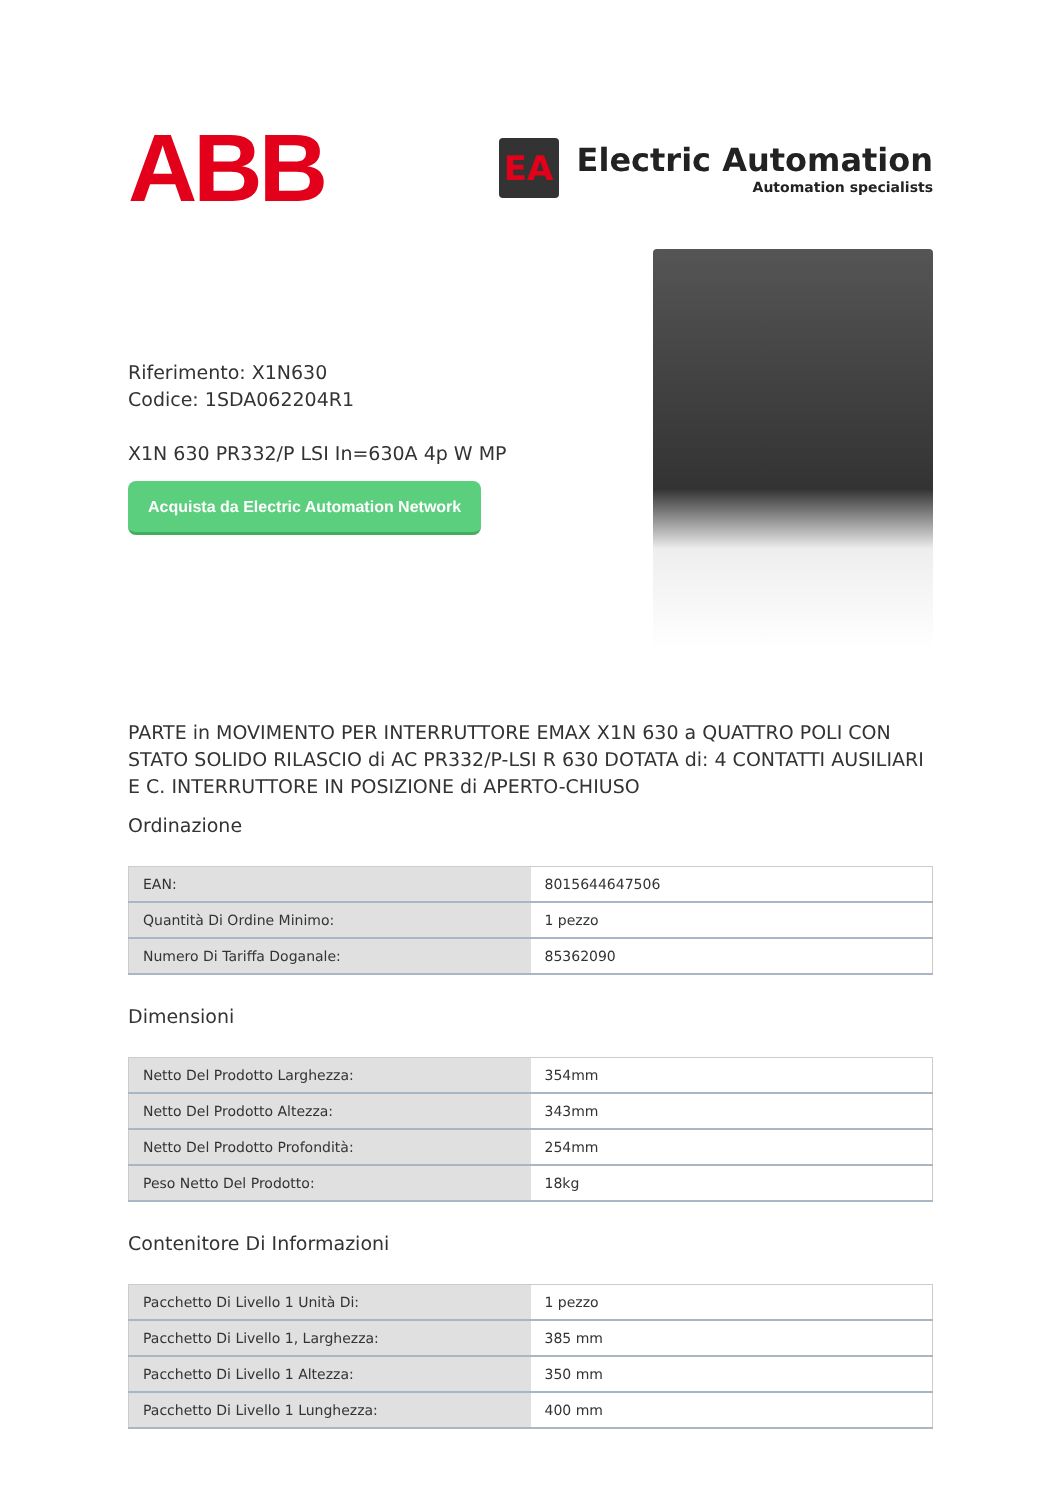ABB
EA
Electric Automation
Automation specialists
Riferimento: X1N630
Codice: 1SDA062204R1
X1N 630 PR332/P LSI In=630A 4p W MP
Acquista da Electric Automation Network
PARTE in MOVIMENTO PER INTERRUTTORE EMAX X1N 630 a QUATTRO POLI CON STATO SOLIDO RILASCIO di AC PR332/P-LSI R 630 DOTATA di: 4 CONTATTI AUSILIARI E C. INTERRUTTORE IN POSIZIONE di APERTO-CHIUSO
Ordinazione
| EAN: | 8015644647506 |
| Quantità Di Ordine Minimo: | 1 pezzo |
| Numero Di Tariffa Doganale: | 85362090 |
Dimensioni
| Netto Del Prodotto Larghezza: | 354mm |
| Netto Del Prodotto Altezza: | 343mm |
| Netto Del Prodotto Profondità: | 254mm |
| Peso Netto Del Prodotto: | 18kg |
Contenitore Di Informazioni
| Pacchetto Di Livello 1 Unità Di: | 1 pezzo |
| Pacchetto Di Livello 1, Larghezza: | 385 mm |
| Pacchetto Di Livello 1 Altezza: | 350 mm |
| Pacchetto Di Livello 1 Lunghezza: | 400 mm |